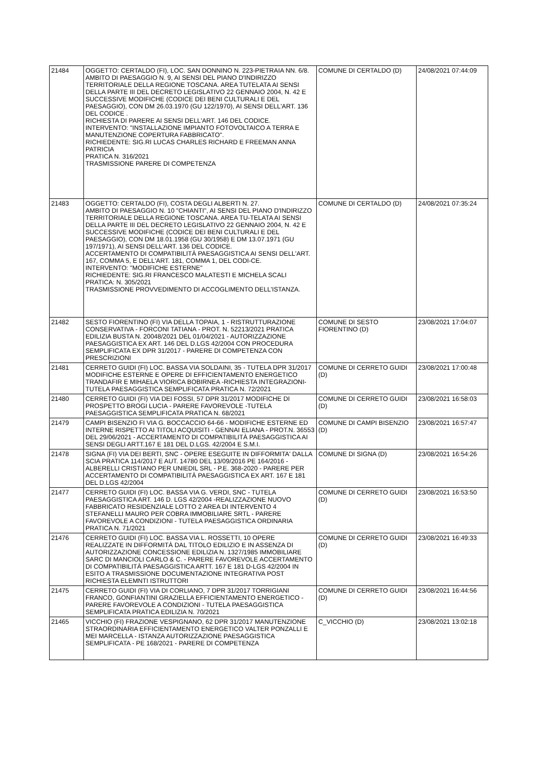| 21484 | OGGETTO: CERTALDO (FI), LOC. SAN DONNINO N. 223-PIETRAIA NN. 6/8. AMBITO DI PAESAGGIO N. 9, AI SENSI DEL PIANO D'INDIRIZZO TERRITORIALE DELLA REGIONE TOSCANA. AREA TUTELATA AI SENSI DELLA PARTE III DEL DECRETO LEGISLATIVO 22 GENNAIO 2004, N. 42 E SUCCESSIVE MODIFICHE (CODICE DEI BENI CULTURALI E DEL PAESAGGIO), CON DM 26.03.1970 (GU 122/1970), AI SENSI DELL'ART. 136 DEL CODICE . RICHIESTA DI PARERE AI SENSI DELL'ART. 146 DEL CODICE. INTERVENTO: "INSTALLAZIONE IMPIANTO FOTOVOLTAICO A TERRA E MANUTENZIONE COPERTURA FABBRICATO". RICHIEDENTE: SIG.RI LUCAS CHARLES RICHARD E FREEMAN ANNA PATRICIA PRATICA N. 316/2021 TRASMISSIONE PARERE DI COMPETENZA | COMUNE DI CERTALDO (D) | 24/08/2021 07:44:09 |
| 21483 | OGGETTO: CERTALDO (FI), COSTA DEGLI ALBERTI N. 27. AMBITO DI PAESAGGIO N. 10 "CHIANTI", AI SENSI DEL PIANO D'INDIRIZZO TERRITORIALE DELLA REGIONE TOSCANA. AREA TU-TELATA AI SENSI DELLA PARTE III DEL DECRETO LEGISLATIVO 22 GENNAIO 2004, N. 42 E SUCCESSIVE MODIFICHE (CODICE DEI BENI CULTURALI E DEL PAESAGGIO), CON DM 18.01.1958 (GU 30/1958) E DM 13.07.1971 (GU 197/1971), AI SENSI DELL'ART. 136 DEL CODICE. ACCERTAMENTO DI COMPATIBILITÀ PAESAGGISTICA AI SENSI DELL'ART. 167, COMMA 5, E DELL'ART. 181, COMMA 1, DEL CODI-CE. INTERVENTO: "MODIFICHE ESTERNE" RICHIEDENTE: SIG.RI FRANCESCO MALATESTI E MICHELA SCALI PRATICA: N. 305/2021 TRASMISSIONE PROVVEDIMENTO DI ACCOGLIMENTO DELL'ISTANZA. | COMUNE DI CERTALDO (D) | 24/08/2021 07:35:24 |
| 21482 | SESTO FIORENTINO (FI) VIA DELLA TOPAIA, 1 - RISTRUTTURAZIONE CONSERVATIVA - FORCONI TATIANA - PROT. N. 52213/2021 PRATICA EDILIZIA BUSTA N. 20048/2021 DEL 01/04/2021 - AUTORIZZAZIONE PAESAGGISTICA EX ART. 146 DEL D.LGS 42/2004 CON PROCEDURA SEMPLIFICATA EX DPR 31/2017 - PARERE DI COMPETENZA CON PRESCRIZIONI | COMUNE DI SESTO FIORENTINO (D) | 23/08/2021 17:04:07 |
| 21481 | CERRETO GUIDI (FI) LOC. BASSA VIA SOLDAINI, 35 - TUTELA DPR 31/2017 MODIFICHE ESTERNE E OPERE DI EFFICIENTAMENTO ENERGETICO TRANDAFIR E MIHAELA VIORICA BOBIRNEA -RICHIESTA INTEGRAZIONI- TUTELA PAESAGGISTICA SEMPLIFICATA PRATICA N. 72/2021 | COMUNE DI CERRETO GUIDI (D) | 23/08/2021 17:00:48 |
| 21480 | CERRETO GUIDI (FI) VIA DEI FOSSI, 57 DPR 31/2017 MODIFICHE DI PROSPETTO BROGI LUCIA - PARERE FAVOREVOLE -TUTELA PAESAGGISTICA SEMPLIFICATA PRATICA N. 68/2021 | COMUNE DI CERRETO GUIDI (D) | 23/08/2021 16:58:03 |
| 21479 | CAMPI BISENZIO FI VIA G. BOCCACCIO 64-66 - MODIFICHE ESTERNE ED INTERNE RISPETTO AI TITOLI ACQUISITI - GENNAI ELIANA - PROT.N. 36553 DEL 29/06/2021 - ACCERTAMENTO DI COMPATIBILITÀ PAESAGGISTICA AI SENSI DEGLI ARTT.167 E 181 DEL D.LGS. 42/2004 E S.M.I. | COMUNE DI CAMPI BISENZIO (D) | 23/08/2021 16:57:47 |
| 21478 | SIGNA (FI) VIA DEI BERTI, SNC - OPERE ESEGUITE IN DIFFORMITA' DALLA SCIA PRATICA 114/2017 E AUT. 14780 DEL 13/09/2016 PE 164/2016 - ALBERELLI CRISTIANO PER UNIEDIL SRL - P.E. 368-2020 - PARERE PER ACCERTAMENTO DI COMPATIBILITÀ PAESAGGISTICA EX ART. 167 E 181 DEL D.LGS 42/2004 | COMUNE DI SIGNA (D) | 23/08/2021 16:54:26 |
| 21477 | CERRETO GUIDI (FI) LOC. BASSA VIA G. VERDI, SNC - TUTELA PAESAGGISTICA ART. 146 D. LGS 42/2004 -REALIZZAZIONE NUOVO FABBRICATO RESIDENZIALE LOTTO 2 AREA DI INTERVENTO 4 STEFANELLI MAURO PER COBRA IMMOBILIARE SRTL - PARERE FAVOREVOLE A CONDIZIONI - TUTELA PAESAGGISTICA ORDINARIA PRATICA N. 71/2021 | COMUNE DI CERRETO GUIDI (D) | 23/08/2021 16:53:50 |
| 21476 | CERRETO GUIDI (FI) LOC. BASSA VIA L. ROSSETTI, 10 OPERE REALIZZATE IN DIFFORMITÀ DAL TITOLO EDILIZIO E IN ASSENZA DI AUTORIZZAZIONE CONCESSIONE EDILIZIA N. 1327/1985 IMMOBILIARE SARC DI MANCIOLI CARLO & C. - PARERE FAVOREVOLE ACCERTAMENTO DI COMPATIBILITÀ PAESAGGISTICA ARTT. 167 E 181 D-LGS 42/2004 IN ESITO A TRASMISSIONE DOCUMENTAZIONE INTEGRATIVA POST RICHIESTA ELEMNTI ISTRUTTORI | COMUNE DI CERRETO GUIDI (D) | 23/08/2021 16:49:33 |
| 21475 | CERRETO GUIDI (FI) VIA DI CORLIANO, 7 DPR 31/2017 TORRIGIANI FRANCO, GONFIANTINI GRAZIELLA EFFICIENTAMENTO ENERGETICO - PARERE FAVOREVOLE A CONDIZIONI - TUTELA PAESAGGISTICA SEMPLIFICATA PRATICA EDILIZIA N. 70/2021 | COMUNE DI CERRETO GUIDI (D) | 23/08/2021 16:44:56 |
| 21465 | VICCHIO (FI) FRAZIONE VESPIGNANO, 62 DPR 31/2017 MANUTENZIONE STRAORDINARIA EFFICIENTAMENTO ENERGETICO VALTER PONZALLI E MEI MARCELLA - ISTANZA AUTORIZZAZIONE PAESAGGISTICA SEMPLIFICATA - PE 168/2021 - PARERE DI COMPETENZA | C_VICCHIO (D) | 23/08/2021 13:02:18 |